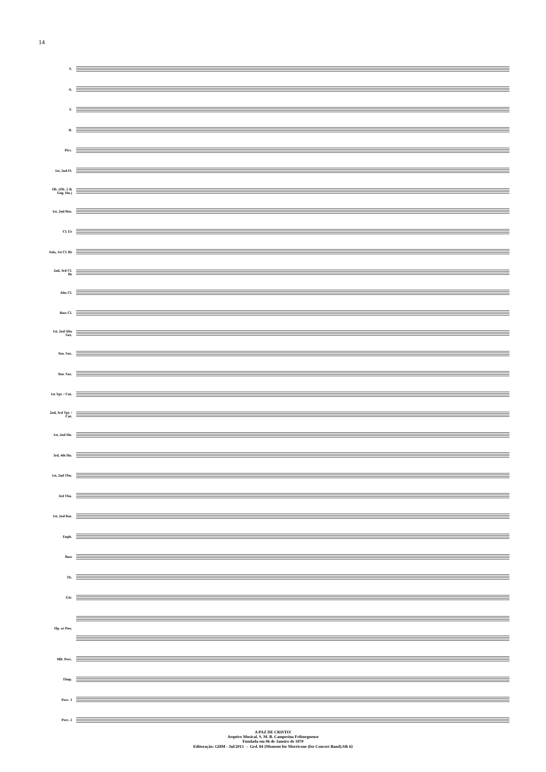14
S.
A.
T.
B.
Picc.
1st, 2nd Fl.
Ob. (Ob. 2 & Eng. Hn.)
1st, 2nd Bsn.
Cl. E♭
Solo, 1st Cl. B♭
2nd, 3rd Cl. B♭
Alto Cl.
Bass Cl.
1st, 2nd Alto Sax.
Ten. Sax.
Bar. Sax.
1st Tpt. / Cnt.
2nd, 3rd Tpt. / Cnt.
1st, 2nd Hn.
3rd, 4th Hn.
1st, 2nd Tbn.
3rd Tbn.
1st, 2nd Bar.
Euph.
Bass
Tb.
Gtr.
Hp. or Pno.
Mlt. Perc.
Timp.
Perc. 1
Perc. 2
A PAZ DE CRISTO!
Arquivo Musical, S. M. B. Campesina Friburguense
Fundada em 06 de Janeiro de 1870
Editoração: GHM - Jul/2013 → Grd. 84 {Moment for Morricone (for Concert Band).Sib 6}